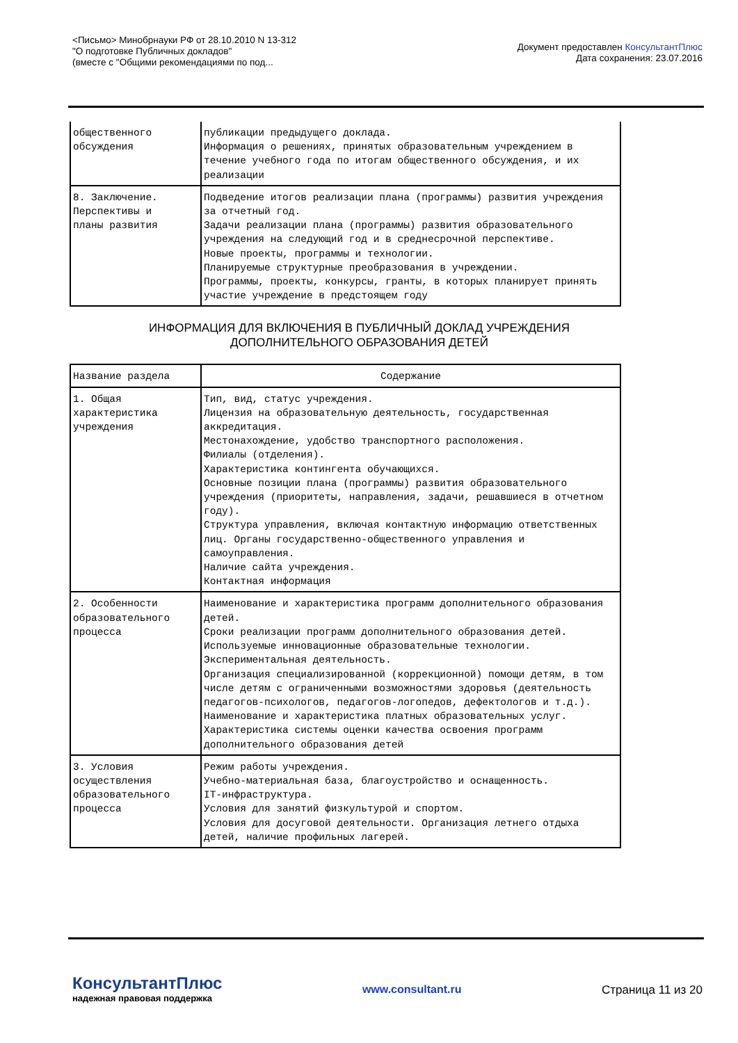<Письмо> Минобрнауки РФ от 28.10.2010 N 13-312
"О подготовке Публичных докладов"
(вместе с "Общими рекомендациями по под...
Документ предоставлен КонсультантПлюс
Дата сохранения: 23.07.2016
| общественного обсуждения | публикации предыдущего доклада. Информация о решениях, принятых образовательным учреждением в течение учебного года по итогам общественного обсуждения, и их реализации |
| 8. Заключение. Перспективы и планы развития | Подведение итогов реализации плана (программы) развития учреждения за отчетный год. Задачи реализации плана (программы) развития образовательного учреждения на следующий год и в среднесрочной перспективе. Новые проекты, программы и технологии. Планируемые структурные преобразования в учреждении. Программы, проекты, конкурсы, гранты, в которых планирует принять участие учреждение в предстоящем году |
ИНФОРМАЦИЯ ДЛЯ ВКЛЮЧЕНИЯ В ПУБЛИЧНЫЙ ДОКЛАД УЧРЕЖДЕНИЯ
ДОПОЛНИТЕЛЬНОГО ОБРАЗОВАНИЯ ДЕТЕЙ
| Название раздела | Содержание |
| --- | --- |
| 1. Общая характеристика учреждения | Тип, вид, статус учреждения. Лицензия на образовательную деятельность, государственная аккредитация. Местонахождение, удобство транспортного расположения. Филиалы (отделения). Характеристика контингента обучающихся. Основные позиции плана (программы) развития образовательного учреждения (приоритеты, направления, задачи, решавшиеся в отчетном году). Структура управления, включая контактную информацию ответственных лиц. Органы государственно-общественного управления и самоуправления. Наличие сайта учреждения. Контактная информация |
| 2. Особенности образовательного процесса | Наименование и характеристика программ дополнительного образования детей. Сроки реализации программ дополнительного образования детей. Используемые инновационные образовательные технологии. Экспериментальная деятельность. Организация специализированной (коррекционной) помощи детям, в том числе детям с ограниченными возможностями здоровья (деятельность педагогов-психологов, педагогов-логопедов, дефектологов и т.д.). Наименование и характеристика платных образовательных услуг. Характеристика системы оценки качества освоения программ дополнительного образования детей |
| 3. Условия осуществления образовательного процесса | Режим работы учреждения. Учебно-материальная база, благоустройство и оснащенность. IT-инфраструктура. Условия для занятий физкультурой и спортом. Условия для досуговой деятельности. Организация летнего отдыха детей, наличие профильных лагерей. |
КонсультантПлюс
надежная правовая поддержка
www.consultant.ru Страница 11 из 20